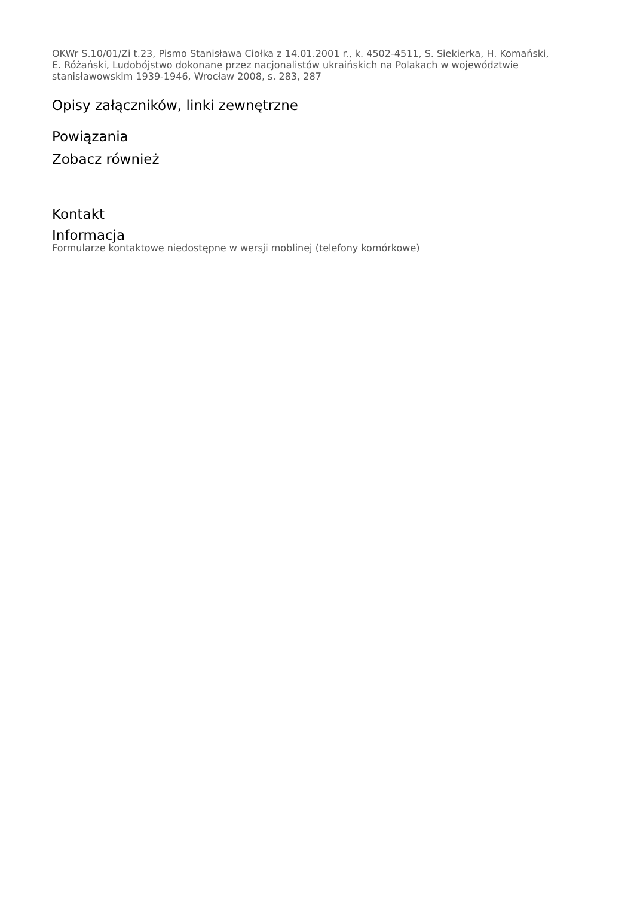OKWr S.10/01/Zi t.23, Pismo Stanisława Ciołka z 14.01.2001 r., k. 4502-4511, S. Siekierka, H. Komański, E. Różański, Ludobójstwo dokonane przez nacjonalistów ukraińskich na Polakach w województwie stanisławowskim 1939-1946, Wrocław 2008, s. 283, 287
Opisy załączników, linki zewnętrzne
Powiązania
Zobacz również
Kontakt
Informacja
Formularze kontaktowe niedostępne w wersji moblinej (telefony komórkowe)